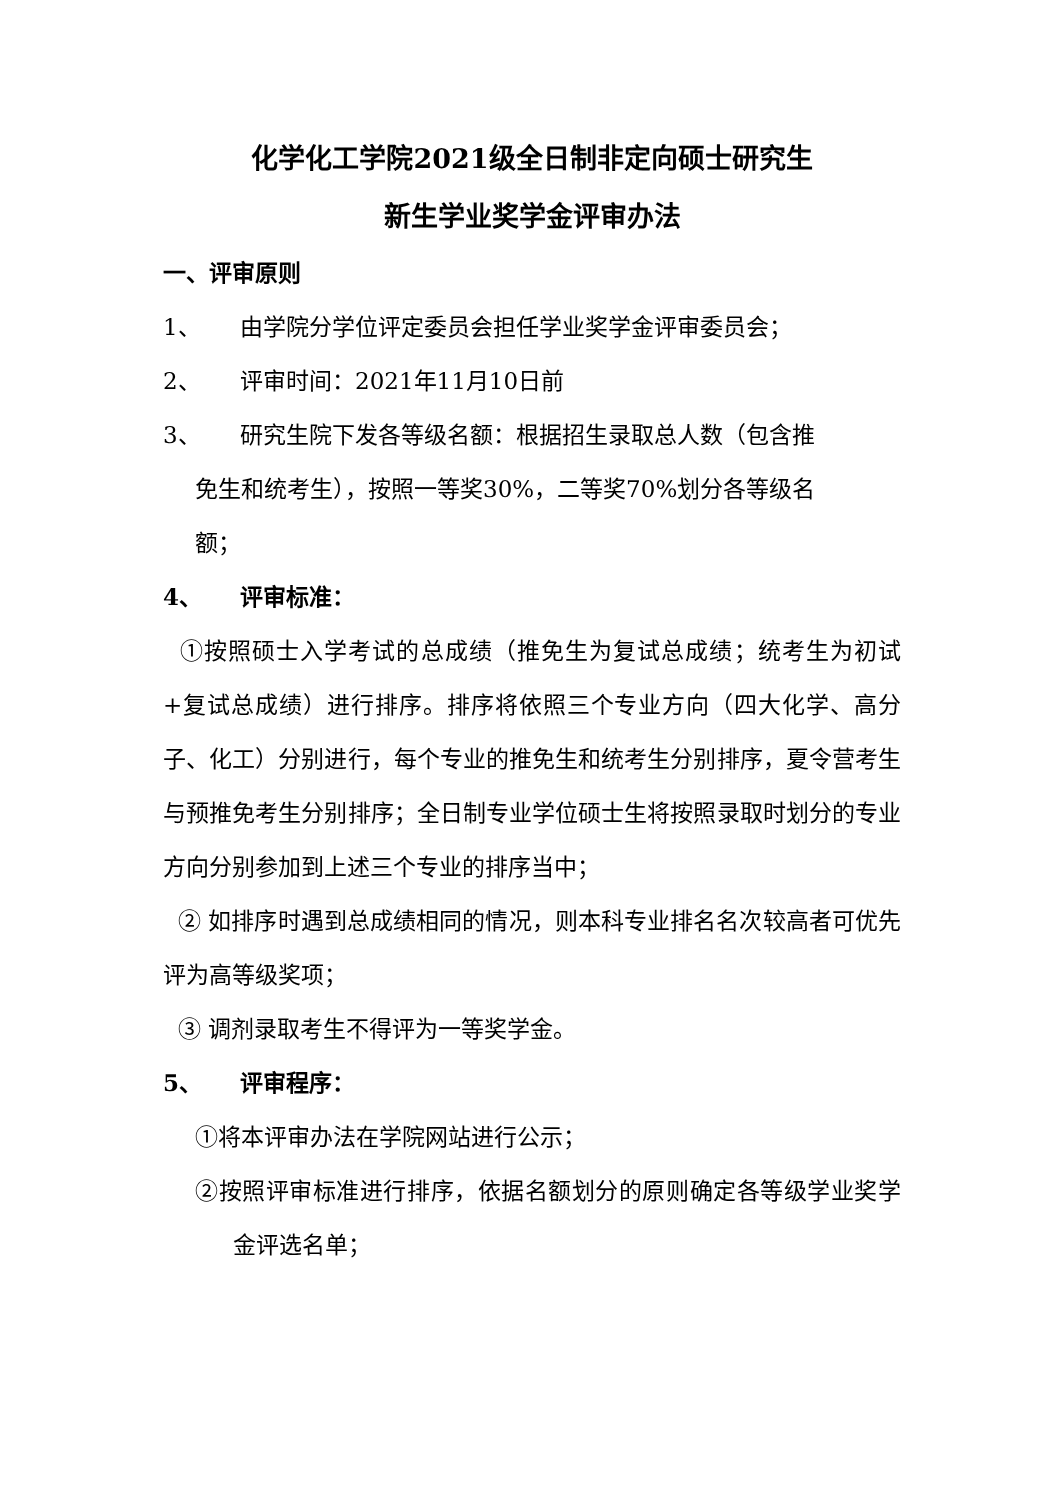化学化工学院2021级全日制非定向硕士研究生
新生学业奖学金评审办法
一、评审原则
1、 由学院分学位评定委员会担任学业奖学金评审委员会；
2、 评审时间：2021年11月10日前
3、 研究生院下发各等级名额：根据招生录取总人数（包含推
免生和统考生），按照一等奖30%，二等奖70%划分各等级名
额；
4、 评审标准：
①按照硕士入学考试的总成绩（推免生为复试总成绩；统考生为初试+复试总成绩）进行排序。排序将依照三个专业方向（四大化学、高分子、化工）分别进行，每个专业的推免生和统考生分别排序，夏令营考生与预推免考生分别排序；全日制专业学位硕士生将按照录取时划分的专业方向分别参加到上述三个专业的排序当中；
② 如排序时遇到总成绩相同的情况，则本科专业排名名次较高者可优先评为高等级奖项；
③ 调剂录取考生不得评为一等奖学金。
5、 评审程序：
①将本评审办法在学院网站进行公示；
②按照评审标准进行排序，依据名额划分的原则确定各等级学业奖学金评选名单；